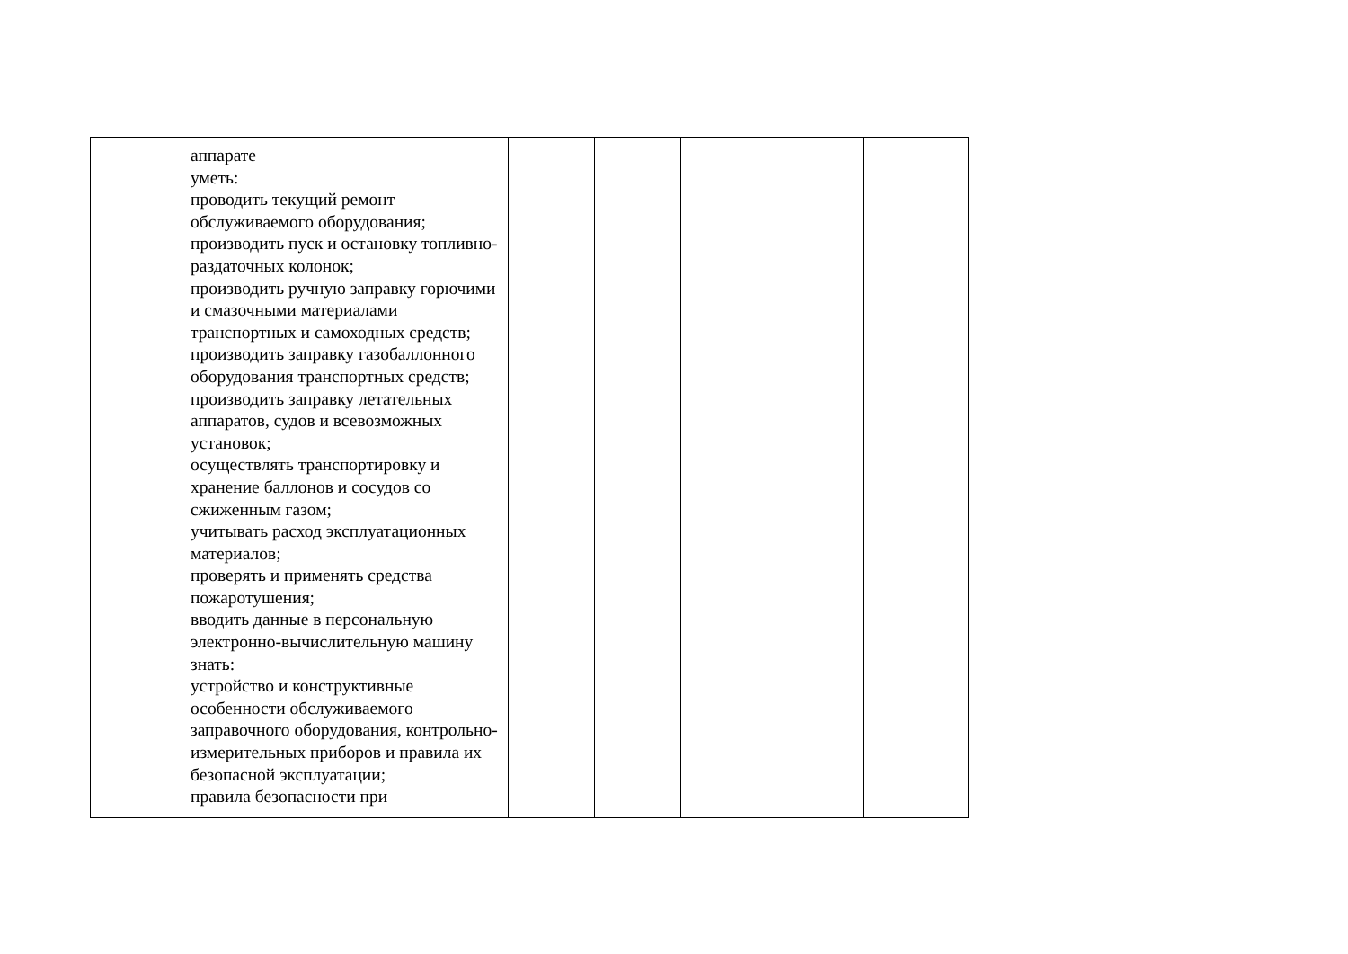| | аппарате уметь: проводить текущий ремонт обслуживаемого оборудования; производить пуск и остановку топливно-раздаточных колонок; производить ручную заправку горючими и смазочными материалами транспортных и самоходных средств; производить заправку газобаллонного оборудования транспортных средств; производить заправку летательных аппаратов, судов и всевозможных установок; осуществлять транспортировку и хранение баллонов и сосудов со сжиженным газом; учитывать расход эксплуатационных материалов; проверять и применять средства пожаротушения; вводить данные в персональную электронно-вычислительную машину знать: устройство и конструктивные особенности обслуживаемого заправочного оборудования, контрольно-измерительных приборов и правила их безопасной эксплуатации; правила безопасности при | | | | |